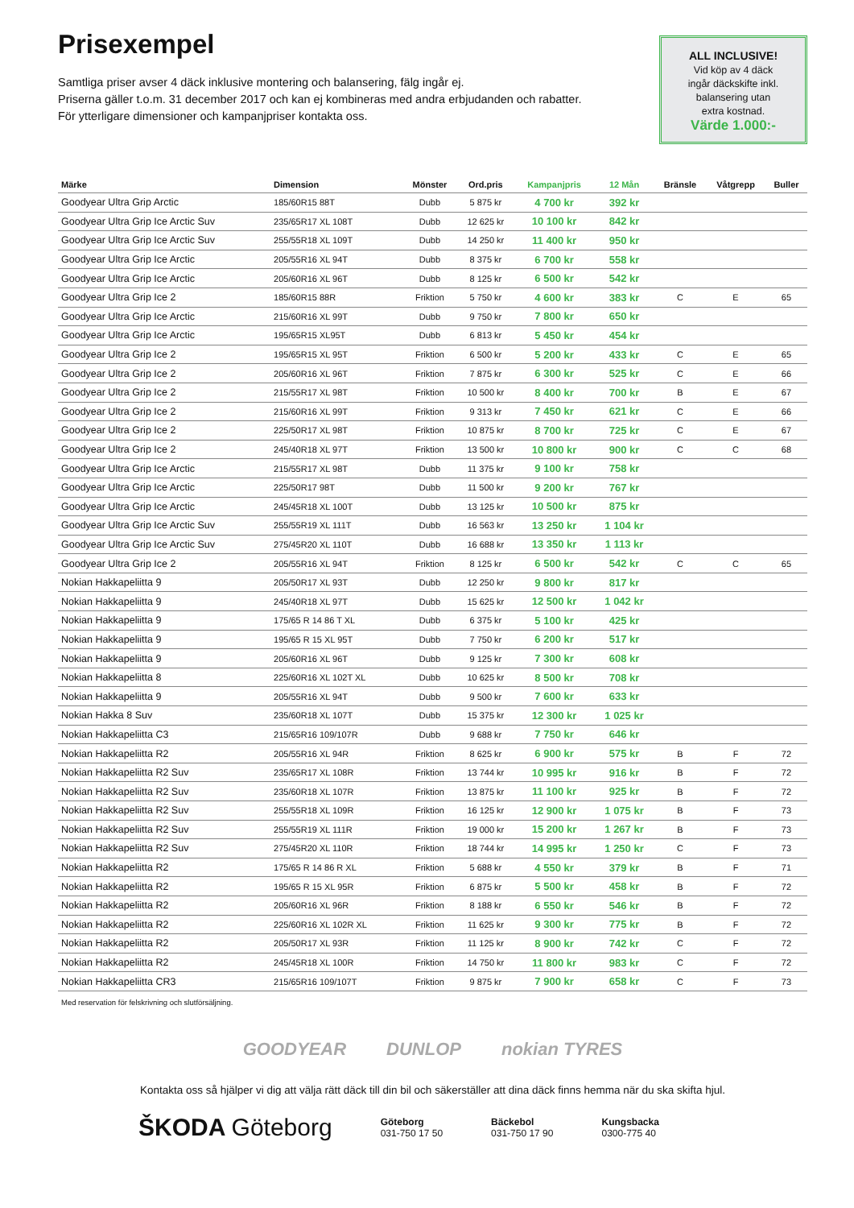Prisexempel
Samtliga priser avser 4 däck inklusive montering och balansering, fälg ingår ej.
Priserna gäller t.o.m. 31 december 2017 och kan ej kombineras med andra erbjudanden och rabatter.
För ytterligare dimensioner och kampanjpriser kontakta oss.
ALL INCLUSIVE!
Vid köp av 4 däck
ingår däckskifte inkl.
balansering utan
extra kostnad.
Värde 1.000:-
| Märke | Dimension | Mönster | Ord.pris | Kampanjpris | 12 Mån | Bränsle | Våtgrepp | Buller |
| --- | --- | --- | --- | --- | --- | --- | --- | --- |
| Goodyear Ultra Grip Arctic | 185/60R15 88T | Dubb | 5 875 kr | 4 700 kr | 392 kr | | | |
| Goodyear Ultra Grip Ice Arctic Suv | 235/65R17 XL 108T | Dubb | 12 625 kr | 10 100 kr | 842 kr | | | |
| Goodyear Ultra Grip Ice Arctic Suv | 255/55R18 XL 109T | Dubb | 14 250 kr | 11 400 kr | 950 kr | | | |
| Goodyear Ultra Grip Ice Arctic | 205/55R16 XL 94T | Dubb | 8 375 kr | 6 700 kr | 558 kr | | | |
| Goodyear Ultra Grip Ice Arctic | 205/60R16 XL 96T | Dubb | 8 125 kr | 6 500 kr | 542 kr | | | |
| Goodyear Ultra Grip Ice 2 | 185/60R15 88R | Friktion | 5 750 kr | 4 600 kr | 383 kr | C | E | 65 |
| Goodyear Ultra Grip Ice Arctic | 215/60R16 XL 99T | Dubb | 9 750 kr | 7 800 kr | 650 kr | | | |
| Goodyear Ultra Grip Ice Arctic | 195/65R15 XL95T | Dubb | 6 813 kr | 5 450 kr | 454 kr | | | |
| Goodyear Ultra Grip Ice 2 | 195/65R15 XL 95T | Friktion | 6 500 kr | 5 200 kr | 433 kr | C | E | 65 |
| Goodyear Ultra Grip Ice 2 | 205/60R16 XL 96T | Friktion | 7 875 kr | 6 300 kr | 525 kr | C | E | 66 |
| Goodyear Ultra Grip Ice 2 | 215/55R17 XL 98T | Friktion | 10 500 kr | 8 400 kr | 700 kr | B | E | 67 |
| Goodyear Ultra Grip Ice 2 | 215/60R16 XL 99T | Friktion | 9 313 kr | 7 450 kr | 621 kr | C | E | 66 |
| Goodyear Ultra Grip Ice 2 | 225/50R17 XL 98T | Friktion | 10 875 kr | 8 700 kr | 725 kr | C | E | 67 |
| Goodyear Ultra Grip Ice 2 | 245/40R18 XL 97T | Friktion | 13 500 kr | 10 800 kr | 900 kr | C | C | 68 |
| Goodyear Ultra Grip Ice Arctic | 215/55R17 XL 98T | Dubb | 11 375 kr | 9 100 kr | 758 kr | | | |
| Goodyear Ultra Grip Ice Arctic | 225/50R17 98T | Dubb | 11 500 kr | 9 200 kr | 767 kr | | | |
| Goodyear Ultra Grip Ice Arctic | 245/45R18 XL 100T | Dubb | 13 125 kr | 10 500 kr | 875 kr | | | |
| Goodyear Ultra Grip Ice Arctic Suv | 255/55R19 XL 111T | Dubb | 16 563 kr | 13 250 kr | 1 104 kr | | | |
| Goodyear Ultra Grip Ice Arctic Suv | 275/45R20 XL 110T | Dubb | 16 688 kr | 13 350 kr | 1 113 kr | | | |
| Goodyear Ultra Grip Ice 2 | 205/55R16 XL 94T | Friktion | 8 125 kr | 6 500 kr | 542 kr | C | C | 65 |
| Nokian Hakkapeliitta 9 | 205/50R17 XL 93T | Dubb | 12 250 kr | 9 800 kr | 817 kr | | | |
| Nokian Hakkapeliitta 9 | 245/40R18 XL 97T | Dubb | 15 625 kr | 12 500 kr | 1 042 kr | | | |
| Nokian Hakkapeliitta 9 | 175/65 R 14 86 T XL | Dubb | 6 375 kr | 5 100 kr | 425 kr | | | |
| Nokian Hakkapeliitta 9 | 195/65 R 15 XL 95T | Dubb | 7 750 kr | 6 200 kr | 517 kr | | | |
| Nokian Hakkapeliitta 9 | 205/60R16 XL 96T | Dubb | 9 125 kr | 7 300 kr | 608 kr | | | |
| Nokian Hakkapeliitta 8 | 225/60R16 XL 102T XL | Dubb | 10 625 kr | 8 500 kr | 708 kr | | | |
| Nokian Hakkapeliitta 9 | 205/55R16 XL 94T | Dubb | 9 500 kr | 7 600 kr | 633 kr | | | |
| Nokian Hakka 8 Suv | 235/60R18 XL 107T | Dubb | 15 375 kr | 12 300 kr | 1 025 kr | | | |
| Nokian Hakkapeliitta C3 | 215/65R16 109/107R | Dubb | 9 688 kr | 7 750 kr | 646 kr | | | |
| Nokian Hakkapeliitta R2 | 205/55R16 XL 94R | Friktion | 8 625 kr | 6 900 kr | 575 kr | B | F | 72 |
| Nokian Hakkapeliitta R2 Suv | 235/65R17 XL 108R | Friktion | 13 744 kr | 10 995 kr | 916 kr | B | F | 72 |
| Nokian Hakkapeliitta R2 Suv | 235/60R18 XL 107R | Friktion | 13 875 kr | 11 100 kr | 925 kr | B | F | 72 |
| Nokian Hakkapeliitta R2 Suv | 255/55R18 XL 109R | Friktion | 16 125 kr | 12 900 kr | 1 075 kr | B | F | 73 |
| Nokian Hakkapeliitta R2 Suv | 255/55R19 XL 111R | Friktion | 19 000 kr | 15 200 kr | 1 267 kr | B | F | 73 |
| Nokian Hakkapeliitta R2 Suv | 275/45R20 XL 110R | Friktion | 18 744 kr | 14 995 kr | 1 250 kr | C | F | 73 |
| Nokian Hakkapeliitta R2 | 175/65 R 14 86 R XL | Friktion | 5 688 kr | 4 550 kr | 379 kr | B | F | 71 |
| Nokian Hakkapeliitta R2 | 195/65 R 15 XL 95R | Friktion | 6 875 kr | 5 500 kr | 458 kr | B | F | 72 |
| Nokian Hakkapeliitta R2 | 205/60R16 XL 96R | Friktion | 8 188 kr | 6 550 kr | 546 kr | B | F | 72 |
| Nokian Hakkapeliitta R2 | 225/60R16 XL 102R XL | Friktion | 11 625 kr | 9 300 kr | 775 kr | B | F | 72 |
| Nokian Hakkapeliitta R2 | 205/50R17 XL 93R | Friktion | 11 125 kr | 8 900 kr | 742 kr | C | F | 72 |
| Nokian Hakkapeliitta R2 | 245/45R18 XL 100R | Friktion | 14 750 kr | 11 800 kr | 983 kr | C | F | 72 |
| Nokian Hakkapeliitta CR3 | 215/65R16 109/107T | Friktion | 9 875 kr | 7 900 kr | 658 kr | C | F | 73 |
Med reservation för felskrivning och slutförsäljning.
GOODYEAR DUNLOP nokian TYRES
Kontakta oss så hjälper vi dig att välja rätt däck till din bil och säkerställer att dina däck finns hemma när du ska skifta hjul.
ŠKODA Göteborg
Göteborg
031-750 17 50
Bäckebol
031-750 17 90
Kungsbacka
0300-775 40